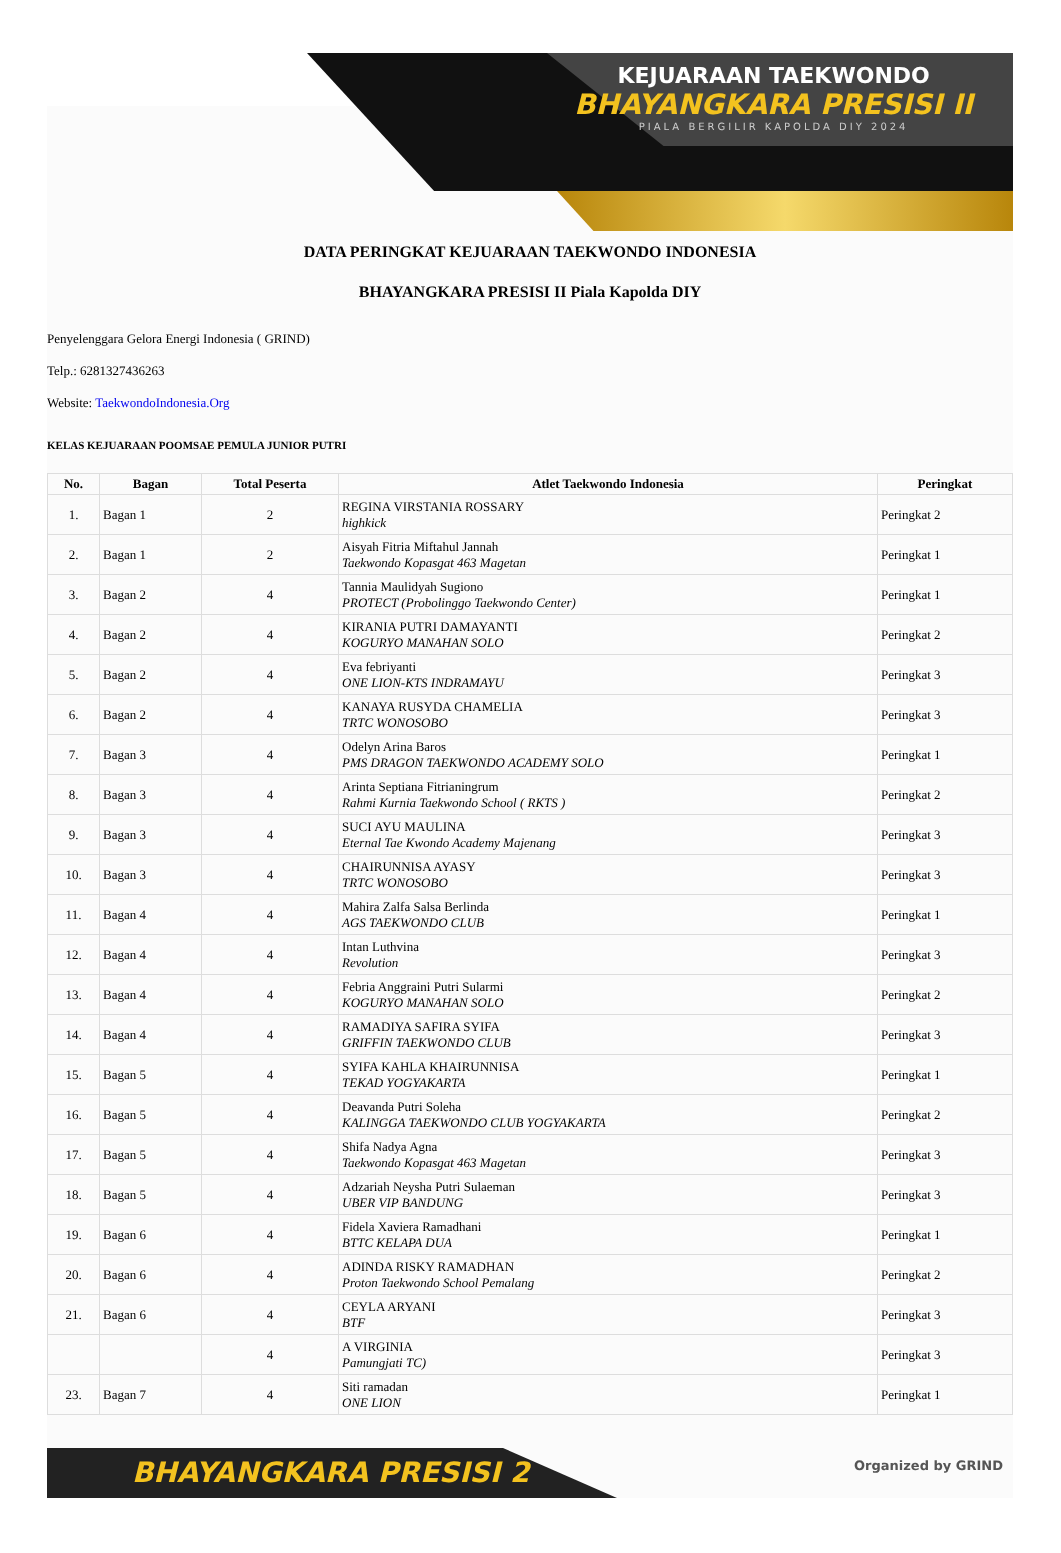KEJUARAAN TAEKWONDO
BHAYANGKARA PRESISI II
PIALA BERGILIR KAPOLDA DIY 2024
DATA PERINGKAT KEJUARAAN TAEKWONDO INDONESIA
BHAYANGKARA PRESISI II Piala Kapolda DIY
Penyelenggara Gelora Energi Indonesia ( GRIND)
Telp.: 6281327436263
Website: TaekwondoIndonesia.Org
KELAS KEJUARAAN POOMSAE PEMULA JUNIOR PUTRI
| No. | Bagan | Total Peserta | Atlet Taekwondo Indonesia | Peringkat |
| --- | --- | --- | --- | --- |
| 1. | Bagan 1 | 2 | REGINA VIRSTANIA ROSSARY highkick | Peringkat 2 |
| 2. | Bagan 1 | 2 | Aisyah Fitria Miftahul Jannah Taekwondo Kopasgat 463 Magetan | Peringkat 1 |
| 3. | Bagan 2 | 4 | Tannia Maulidyah Sugiono PROTECT (Probolinggo Taekwondo Center) | Peringkat 1 |
| 4. | Bagan 2 | 4 | KIRANIA PUTRI DAMAYANTI KOGURYO MANAHAN SOLO | Peringkat 2 |
| 5. | Bagan 2 | 4 | Eva febriyanti ONE LION-KTS INDRAMAYU | Peringkat 3 |
| 6. | Bagan 2 | 4 | KANAYA RUSYDA CHAMELIA TRTC WONOSOBO | Peringkat 3 |
| 7. | Bagan 3 | 4 | Odelyn Arina Baros PMS DRAGON TAEKWONDO ACADEMY SOLO | Peringkat 1 |
| 8. | Bagan 3 | 4 | Arinta Septiana Fitrianingrum Rahmi Kurnia Taekwondo School ( RKTS ) | Peringkat 2 |
| 9. | Bagan 3 | 4 | SUCI AYU MAULINA Eternal Tae Kwondo Academy Majenang | Peringkat 3 |
| 10. | Bagan 3 | 4 | CHAIRUNNISA AYASY TRTC WONOSOBO | Peringkat 3 |
| 11. | Bagan 4 | 4 | Mahira Zalfa Salsa Berlinda AGS TAEKWONDO CLUB | Peringkat 1 |
| 12. | Bagan 4 | 4 | Intan Luthvina Revolution | Peringkat 3 |
| 13. | Bagan 4 | 4 | Febria Anggraini Putri Sularmi KOGURYO MANAHAN SOLO | Peringkat 2 |
| 14. | Bagan 4 | 4 | RAMADIYA SAFIRA SYIFA GRIFFIN TAEKWONDO CLUB | Peringkat 3 |
| 15. | Bagan 5 | 4 | SYIFA KAHLA KHAIRUNNISA TEKAD YOGYAKARTA | Peringkat 1 |
| 16. | Bagan 5 | 4 | Deavanda Putri Soleha KALINGGA TAEKWONDO CLUB YOGYAKARTA | Peringkat 2 |
| 17. | Bagan 5 | 4 | Shifa Nadya Agna Taekwondo Kopasgat 463 Magetan | Peringkat 3 |
| 18. | Bagan 5 | 4 | Adzariah Neysha Putri Sulaeman UBER VIP BANDUNG | Peringkat 3 |
| 19. | Bagan 6 | 4 | Fidela Xaviera Ramadhani BTTC KELAPA DUA | Peringkat 1 |
| 20. | Bagan 6 | 4 | ADINDA RISKY RAMADHAN Proton Taekwondo School Pemalang | Peringkat 2 |
| 21. | Bagan 6 | 4 | CEYLA ARYANI BTF | Peringkat 3 |
| | | 4 | A VIRGINIA Pamungjati TC) | Peringkat 3 |
| 23. | Bagan 7 | 4 | Siti ramadan ONE LION | Peringkat 1 |
BHAYANGKARA PRESISI 2 Organized by GRIND